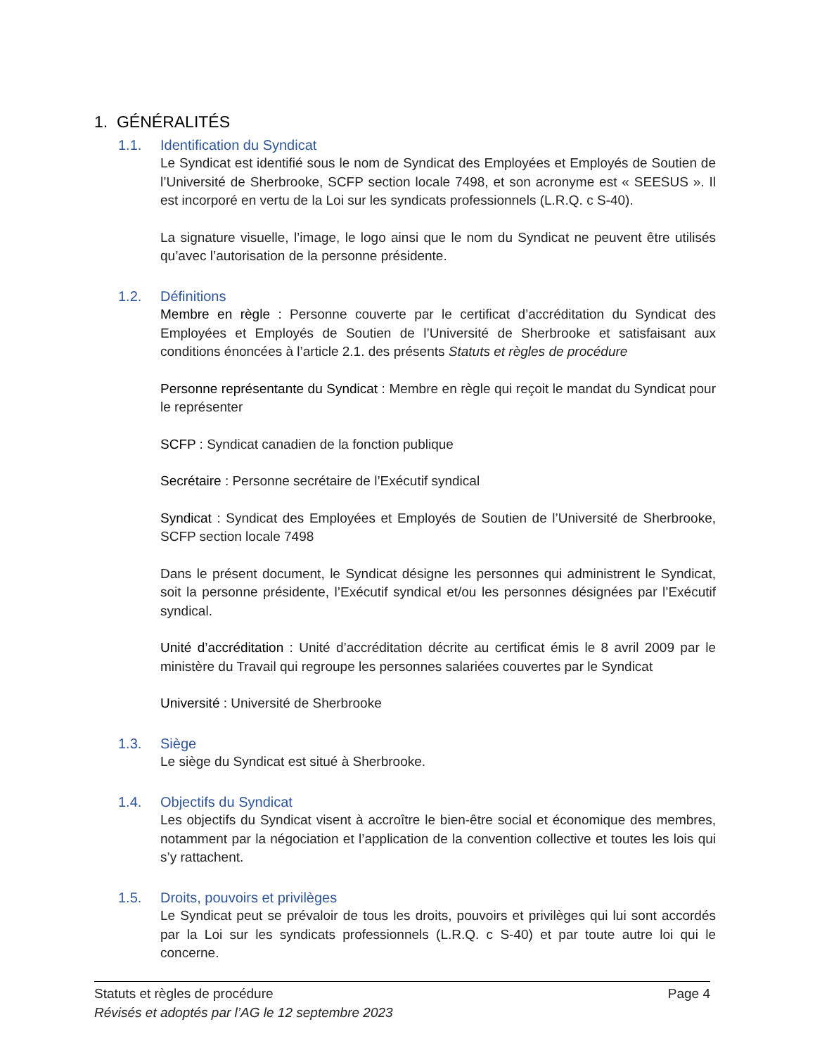1. GÉNÉRALITÉS
1.1. Identification du Syndicat
Le Syndicat est identifié sous le nom de Syndicat des Employées et Employés de Soutien de l’Université de Sherbrooke, SCFP section locale 7498, et son acronyme est « SEESUS ». Il est incorporé en vertu de la Loi sur les syndicats professionnels (L.R.Q. c S-40).
La signature visuelle, l’image, le logo ainsi que le nom du Syndicat ne peuvent être utilisés qu’avec l’autorisation de la personne présidente.
1.2. Définitions
Membre en règle : Personne couverte par le certificat d’accréditation du Syndicat des Employées et Employés de Soutien de l’Université de Sherbrooke et satisfaisant aux conditions énoncées à l’article 2.1. des présents Statuts et règles de procédure
Personne représentante du Syndicat : Membre en règle qui reçoit le mandat du Syndicat pour le représenter
SCFP : Syndicat canadien de la fonction publique
Secrétaire : Personne secrétaire de l’Exécutif syndical
Syndicat : Syndicat des Employées et Employés de Soutien de l’Université de Sherbrooke, SCFP section locale 7498
Dans le présent document, le Syndicat désigne les personnes qui administrent le Syndicat, soit la personne présidente, l’Exécutif syndical et/ou les personnes désignées par l’Exécutif syndical.
Unité d’accréditation : Unité d’accréditation décrite au certificat émis le 8 avril 2009 par le ministère du Travail qui regroupe les personnes salariées couvertes par le Syndicat
Université : Université de Sherbrooke
1.3. Siège
Le siège du Syndicat est situé à Sherbrooke.
1.4. Objectifs du Syndicat
Les objectifs du Syndicat visent à accroître le bien-être social et économique des membres, notamment par la négociation et l’application de la convention collective et toutes les lois qui s’y rattachent.
1.5. Droits, pouvoirs et privilèges
Le Syndicat peut se prévaloir de tous les droits, pouvoirs et privilèges qui lui sont accordés par la Loi sur les syndicats professionnels (L.R.Q. c S-40) et par toute autre loi qui le concerne.
Statuts et règles de procédure Page 4
Révisés et adoptés par l’AG le 12 septembre 2023